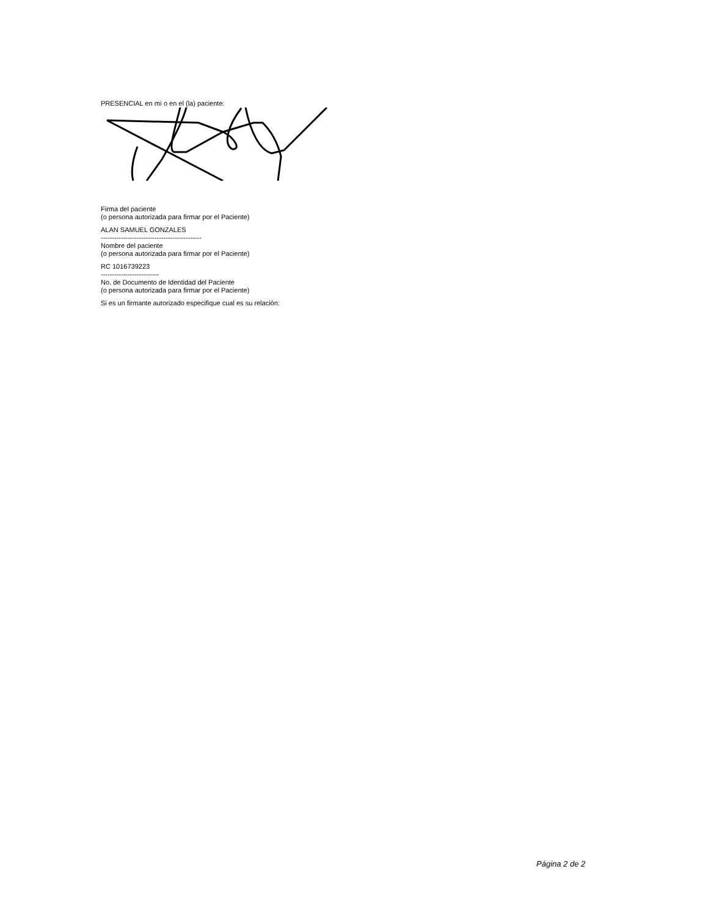PRESENCIAL en mí o en el (la) paciente:
Firma del paciente
(o persona autorizada para firmar por el Paciente)
ALAN SAMUEL GONZALES
---------------------------------------------
Nombre del paciente
(o persona autorizada para firmar por el Paciente)
RC 1016739223
--------------------------
No. de Documento de Identidad del Paciente
(o persona autorizada para firmar por el Paciente)
Si es un firmante autorizado especifique cual es su relación:
Página 2 de 2